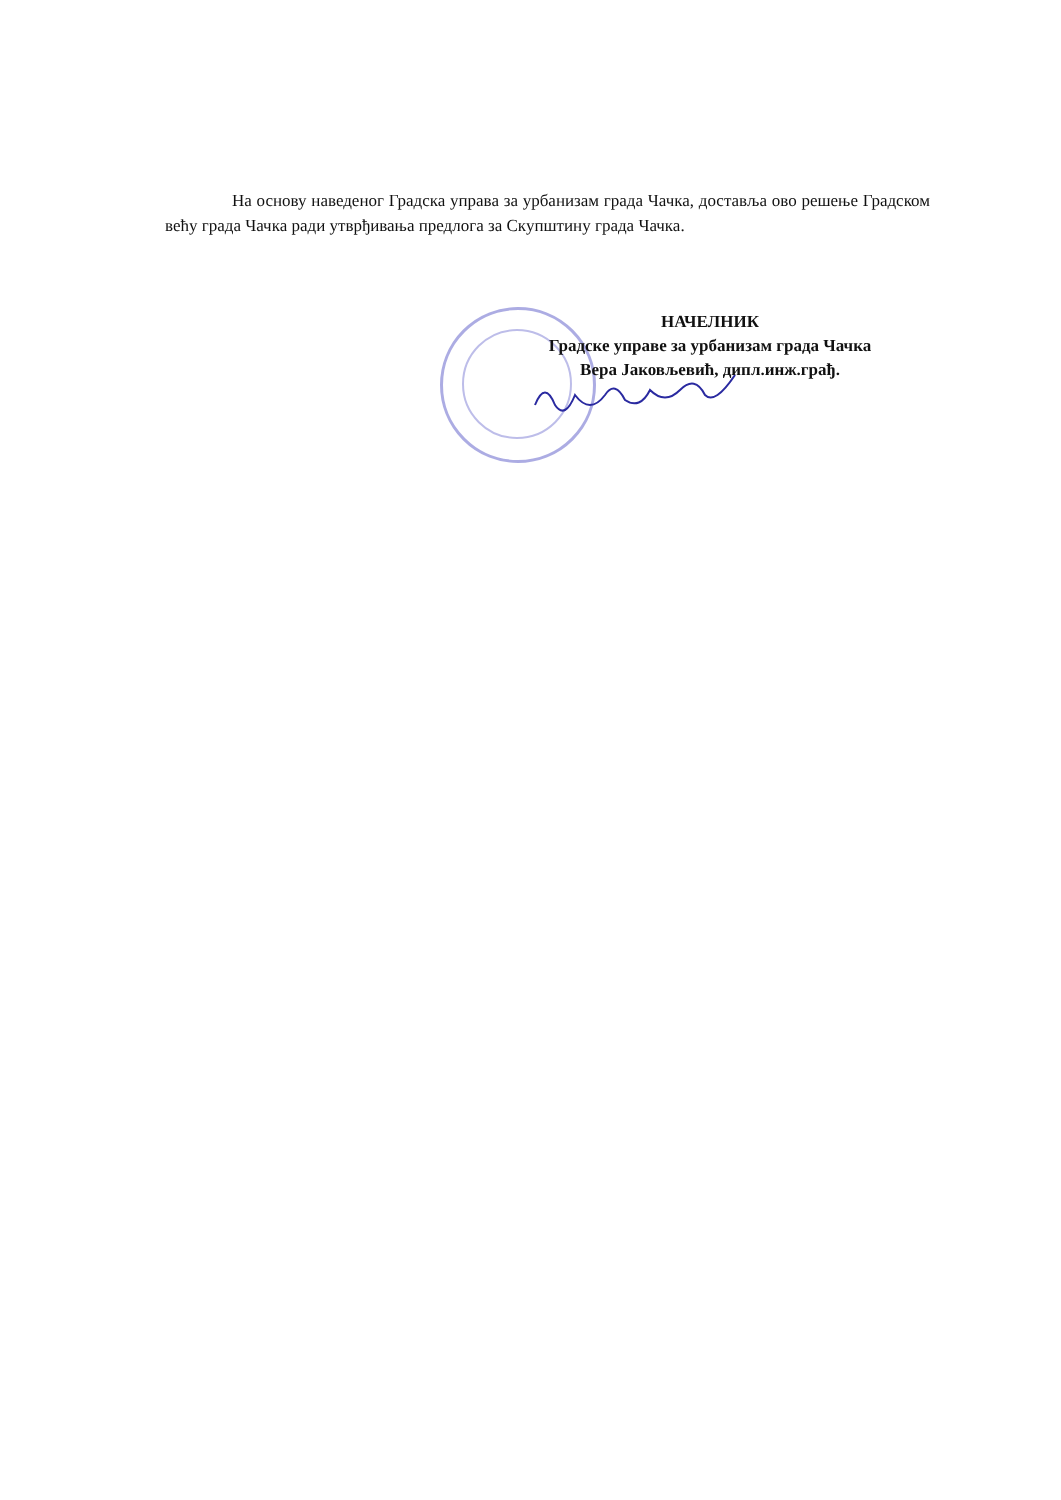На основу наведеног Градска управа за урбанизам града Чачка, доставља ово решење Градском већу града Чачка ради утврђивања предлога за Скупштину града Чачка.
НАЧЕЛНИК
Градске управе за урбанизам града Чачка
Вера Јаковљевић, дипл.инж.грађ.